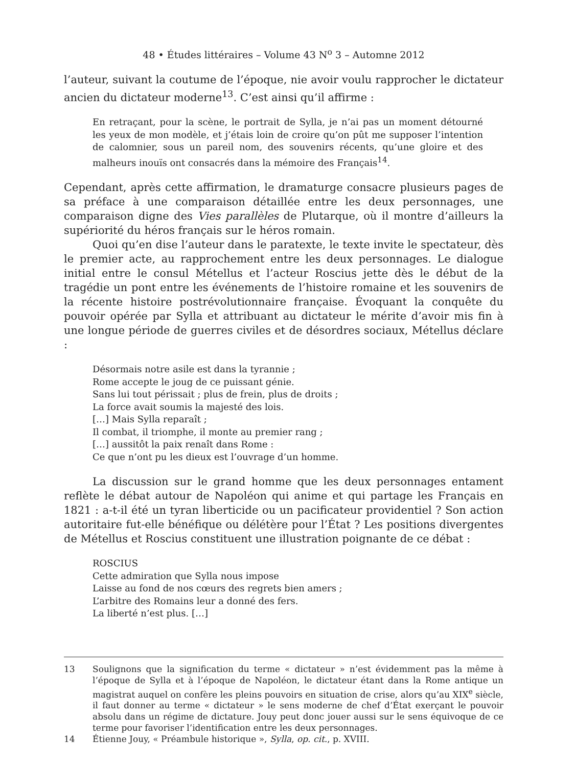48 • Études littéraires – Volume 43 N<sup>o</sup> 3 – Automne 2012
l’auteur, suivant la coutume de l’époque, nie avoir voulu rapprocher le dictateur ancien du dictateur moderne<sup>13</sup>. C’est ainsi qu’il affirme :
En retraçant, pour la scène, le portrait de Sylla, je n’ai pas un moment détourné les yeux de mon modèle, et j’étais loin de croire qu’on pût me supposer l’intention de calomnier, sous un pareil nom, des souvenirs récents, qu’une gloire et des malheurs inouïs ont consacrés dans la mémoire des Français<sup>14</sup>.
Cependant, après cette affirmation, le dramaturge consacre plusieurs pages de sa préface à une comparaison détaillée entre les deux personnages, une comparaison digne des Vies parallèles de Plutarque, où il montre d’ailleurs la supériorité du héros français sur le héros romain.
Quoi qu’en dise l’auteur dans le paratexte, le texte invite le spectateur, dès le premier acte, au rapprochement entre les deux personnages. Le dialogue initial entre le consul Métellus et l’acteur Roscius jette dès le début de la tragédie un pont entre les événements de l’histoire romaine et les souvenirs de la récente histoire postrévolutionnaire française. Évoquant la conquête du pouvoir opérée par Sylla et attribuant au dictateur le mérite d’avoir mis fin à une longue période de guerres civiles et de désordres sociaux, Métellus déclare :
Désormais notre asile est dans la tyrannie ;
Rome accepte le joug de ce puissant génie.
Sans lui tout périssait ; plus de frein, plus de droits ;
La force avait soumis la majesté des lois.
[…] Mais Sylla reparaît ;
Il combat, il triomphe, il monte au premier rang ;
[…] aussitôt la paix renaît dans Rome :
Ce que n’ont pu les dieux est l’ouvrage d’un homme.
La discussion sur le grand homme que les deux personnages entament reflète le débat autour de Napoléon qui anime et qui partage les Français en 1821 : a-t-il été un tyran liberticide ou un pacificateur providentiel ? Son action autoritaire fut-elle bénéfique ou délétère pour l’État ? Les positions divergentes de Métellus et Roscius constituent une illustration poignante de ce débat :
ROSCIUS
Cette admiration que Sylla nous impose
Laisse au fond de nos cœurs des regrets bien amers ;
L’arbitre des Romains leur a donné des fers.
La liberté n’est plus. […]
13 Soulignons que la signification du terme « dictateur » n’est évidemment pas la même à l’époque de Sylla et à l’époque de Napoléon, le dictateur étant dans la Rome antique un magistrat auquel on confère les pleins pouvoirs en situation de crise, alors qu’au XIX<sup>e</sup> siècle, il faut donner au terme « dictateur » le sens moderne de chef d’État exerçant le pouvoir absolu dans un régime de dictature. Jouy peut donc jouer aussi sur le sens équivoque de ce terme pour favoriser l’identification entre les deux personnages.
14 Étienne Jouy, « Préambule historique », Sylla, op. cit., p. XVIII.